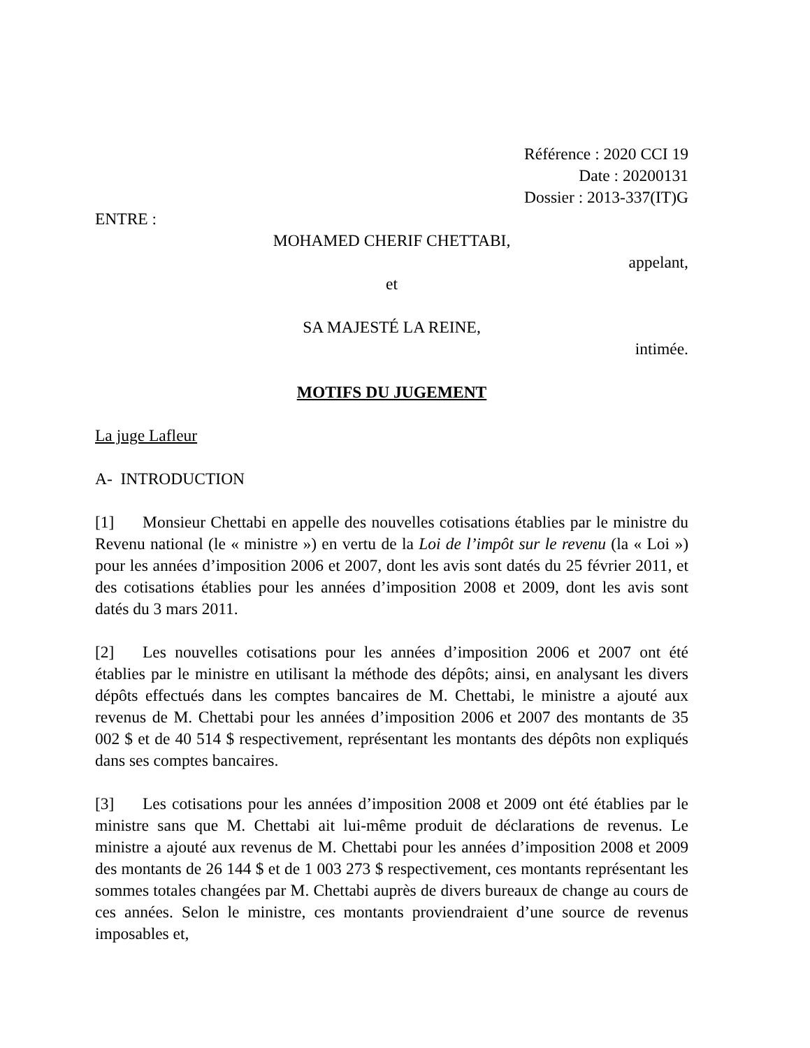Référence : 2020 CCI 19
Date : 20200131
Dossier : 2013-337(IT)G
ENTRE :
MOHAMED CHERIF CHETTABI,
appelant,
et
SA MAJESTÉ LA REINE,
intimée.
MOTIFS DU JUGEMENT
La juge Lafleur
A- INTRODUCTION
[1] Monsieur Chettabi en appelle des nouvelles cotisations établies par le ministre du Revenu national (le « ministre ») en vertu de la Loi de l’impôt sur le revenu (la « Loi ») pour les années d’imposition 2006 et 2007, dont les avis sont datés du 25 février 2011, et des cotisations établies pour les années d’imposition 2008 et 2009, dont les avis sont datés du 3 mars 2011.
[2] Les nouvelles cotisations pour les années d’imposition 2006 et 2007 ont été établies par le ministre en utilisant la méthode des dépôts; ainsi, en analysant les divers dépôts effectués dans les comptes bancaires de M. Chettabi, le ministre a ajouté aux revenus de M. Chettabi pour les années d’imposition 2006 et 2007 des montants de 35 002 $ et de 40 514 $ respectivement, représentant les montants des dépôts non expliqués dans ses comptes bancaires.
[3] Les cotisations pour les années d’imposition 2008 et 2009 ont été établies par le ministre sans que M. Chettabi ait lui-même produit de déclarations de revenus. Le ministre a ajouté aux revenus de M. Chettabi pour les années d’imposition 2008 et 2009 des montants de 26 144 $ et de 1 003 273 $ respectivement, ces montants représentant les sommes totales changées par M. Chettabi auprès de divers bureaux de change au cours de ces années. Selon le ministre, ces montants proviendraient d’une source de revenus imposables et,